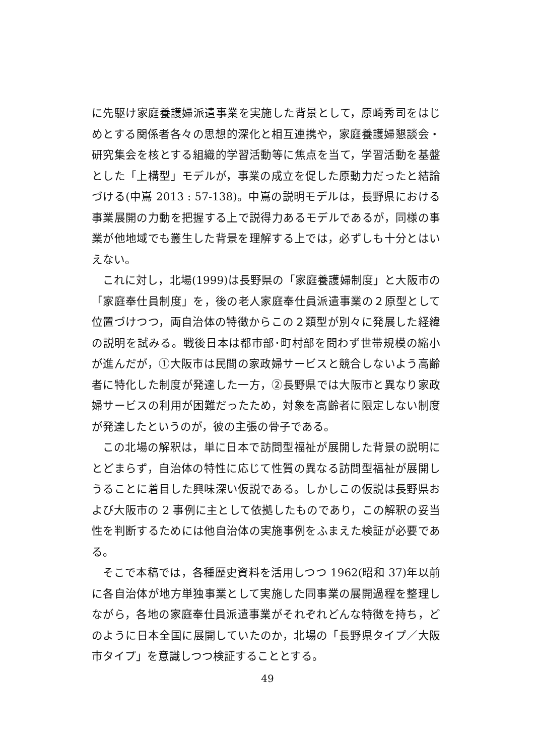に先駆け家庭養護婦派遣事業を実施した背景として，原崎秀司をはじめとする関係者各々の思想的深化と相互連携や，家庭養護婦懇談会・研究集会を核とする組織的学習活動等に焦点を当て，学習活動を基盤とした「上構型」モデルが，事業の成立を促した原動力だったと結論づける(中嶌 2013 : 57-138)。中嶌の説明モデルは，長野県における事業展開の力動を把握する上で説得力あるモデルであるが，同様の事業が他地域でも叢生した背景を理解する上では，必ずしも十分とはいえない。
これに対し，北場(1999)は長野県の「家庭養護婦制度」と大阪市の「家庭奉仕員制度」を，後の老人家庭奉仕員派遣事業の２原型として位置づけつつ，両自治体の特徴からこの２類型が別々に発展した経緯の説明を試みる。戦後日本は都市部･町村部を問わず世帯規模の縮小が進んだが，①大阪市は民間の家政婦サービスと競合しないよう高齢者に特化した制度が発達した一方，②長野県では大阪市と異なり家政婦サービスの利用が困難だったため，対象を高齢者に限定しない制度が発達したというのが，彼の主張の骨子である。
この北場の解釈は，単に日本で訪問型福祉が展開した背景の説明にとどまらず，自治体の特性に応じて性質の異なる訪問型福祉が展開しうることに着目した興味深い仮説である。しかしこの仮説は長野県および大阪市の 2 事例に主として依拠したものであり，この解釈の妥当性を判断するためには他自治体の実施事例をふまえた検証が必要である。
そこで本稿では，各種歴史資料を活用しつつ 1962(昭和 37)年以前に各自治体が地方単独事業として実施した同事業の展開過程を整理しながら，各地の家庭奉仕員派遣事業がそれぞれどんな特徴を持ち，どのように日本全国に展開していたのか，北場の「長野県タイプ／大阪市タイプ」を意識しつつ検証することとする。
49